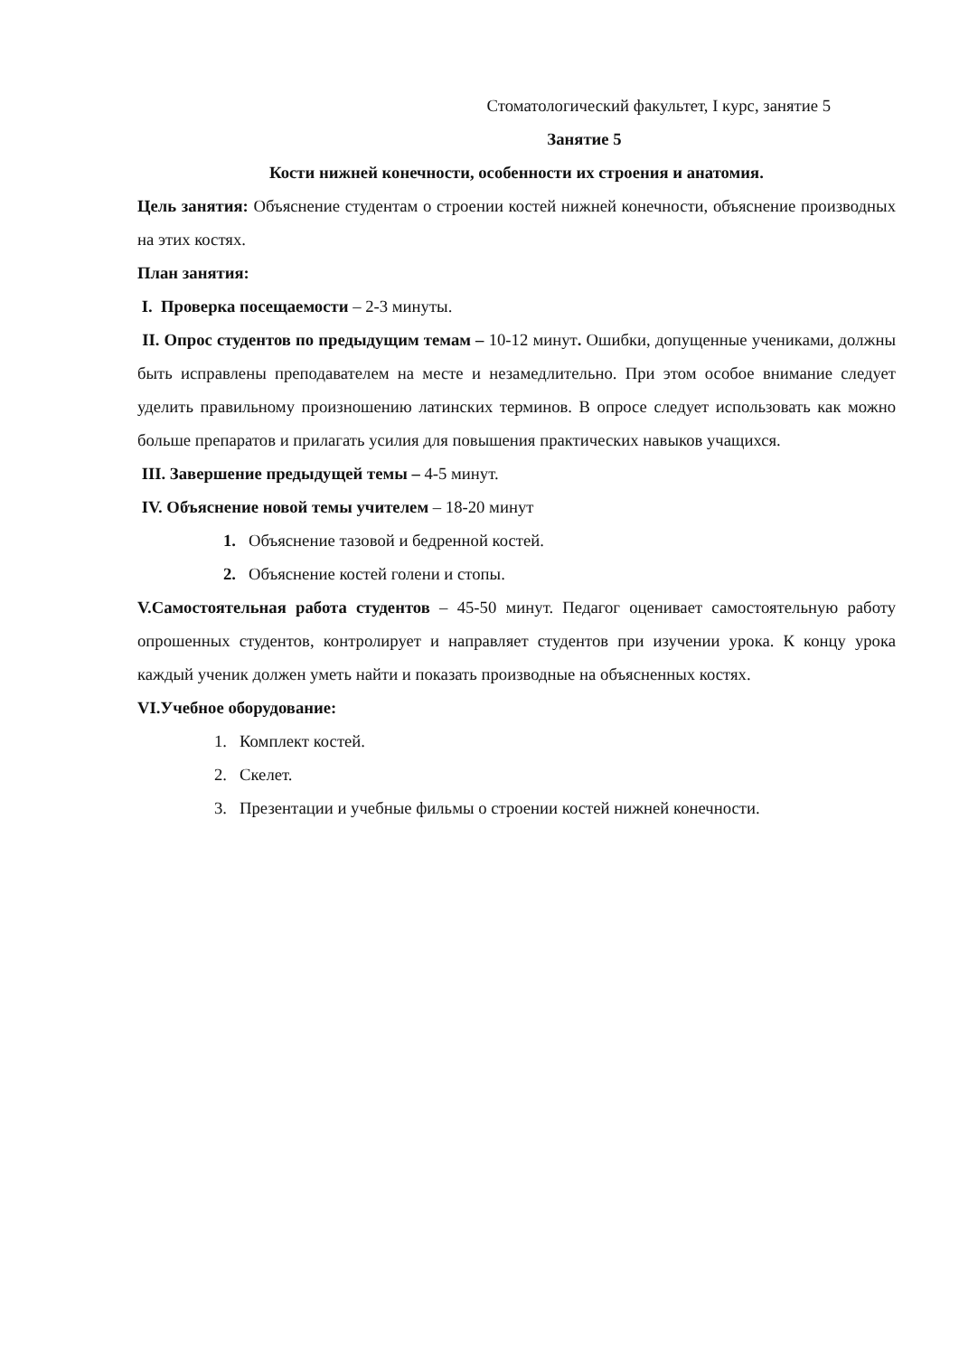Стоматологический факультет, I курс, занятие 5
Занятие 5
Кости нижней конечности, особенности их строения и анатомия.
Цель занятия: Объяснение студентам о строении костей нижней конечности, объяснение производных на этих костях.
План занятия:
I. Проверка посещаемости – 2-3 минуты.
II. Опрос студентов по предыдущим темам – 10-12 минут. Ошибки, допущенные учениками, должны быть исправлены преподавателем на месте и незамедлительно. При этом особое внимание следует уделить правильному произношению латинских терминов. В опросе следует использовать как можно больше препаратов и прилагать усилия для повышения практических навыков учащихся.
III. Завершение предыдущей темы – 4-5 минут.
IV. Объяснение новой темы учителем – 18-20 минут
1. Объяснение тазовой и бедренной костей.
2. Объяснение костей голени и стопы.
V.Самостоятельная работа студентов – 45-50 минут. Педагог оценивает самостоятельную работу опрошенных студентов, контролирует и направляет студентов при изучении урока. К концу урока каждый ученик должен уметь найти и показать производные на объясненных костях.
VI.Учебное оборудование:
1. Комплект костей.
2. Скелет.
3. Презентации и учебные фильмы о строении костей нижней конечности.